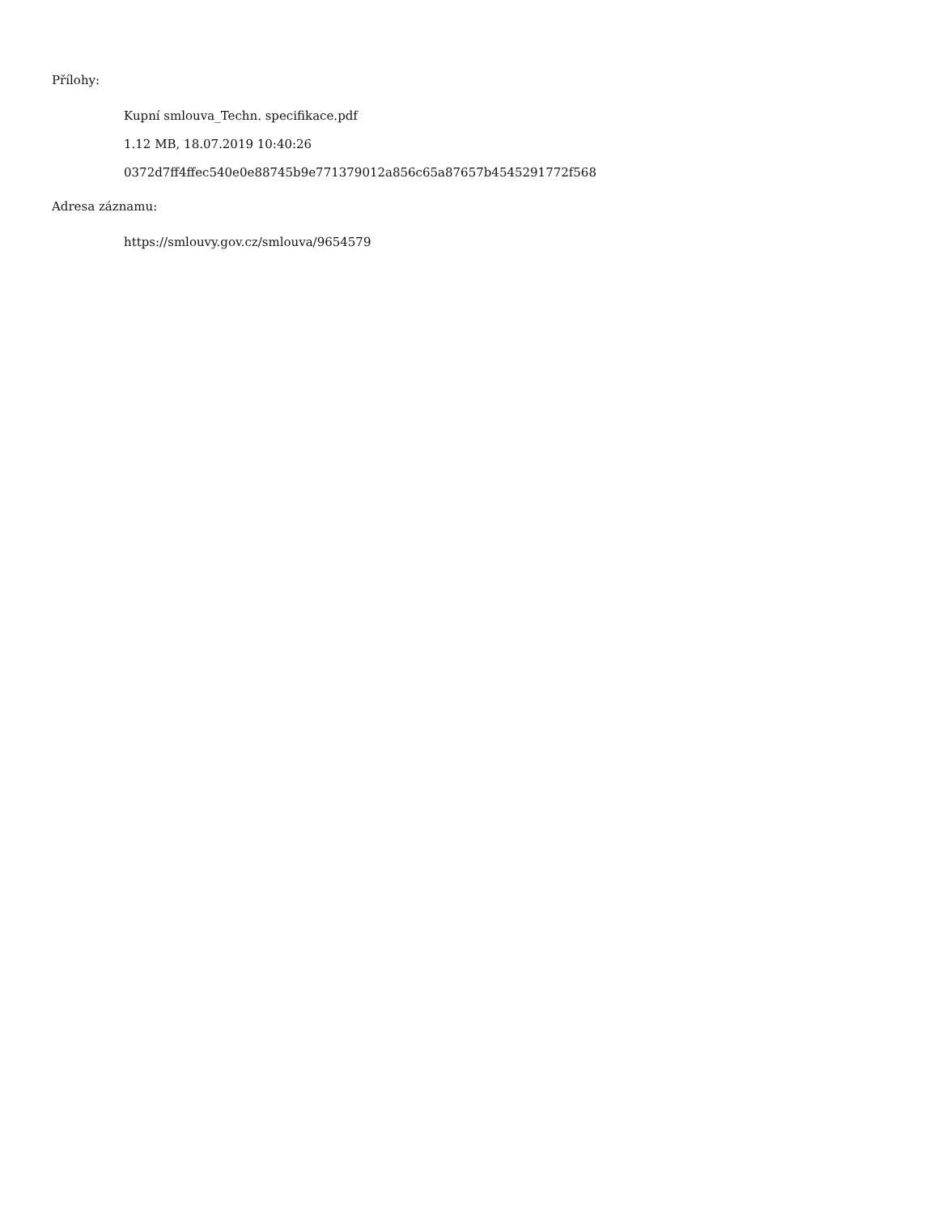Přílohy:
Kupní smlouva_Techn. specifikace.pdf
1.12 MB, 18.07.2019 10:40:26
0372d7ff4ffec540e0e88745b9e771379012a856c65a87657b4545291772f568
Adresa záznamu:
https://smlouvy.gov.cz/smlouva/9654579